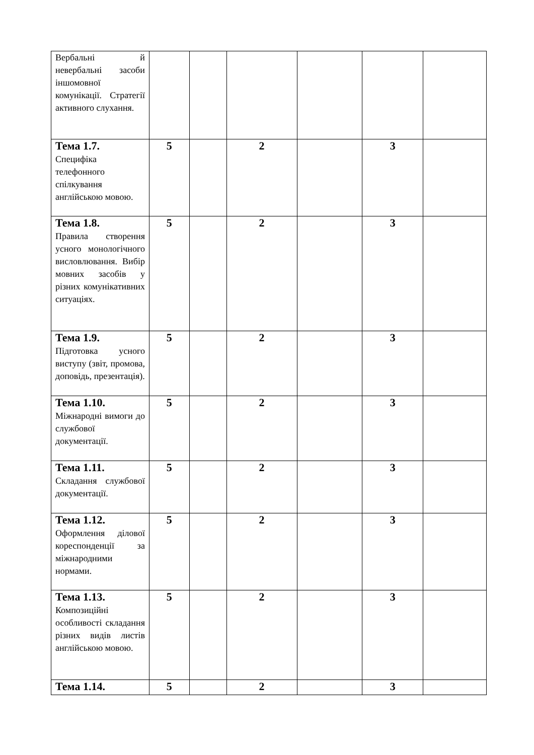| Вербальні й невербальні засоби іншомовної комунікації. Стратегії активного слухання. | | | | | | |
| Тема 1.7. Специфіка телефонного спілкування англійською мовою. | 5 | | 2 | | 3 | |
| Тема 1.8. Правила створення усного монологічного висловлювання. Вибір мовних засобів у різних комунікативних ситуаціях. | 5 | | 2 | | 3 | |
| Тема 1.9. Підготовка усного виступу (звіт, промова, доповідь, презентація). | 5 | | 2 | | 3 | |
| Тема 1.10. Міжнародні вимоги до службової документації. | 5 | | 2 | | 3 | |
| Тема 1.11. Складання службової документації. | 5 | | 2 | | 3 | |
| Тема 1.12. Оформлення ділової кореспонденції за міжнародними нормами. | 5 | | 2 | | 3 | |
| Тема 1.13. Композиційні особливості складання різних видів листів англійською мовою. | 5 | | 2 | | 3 | |
| Тема 1.14. | 5 | | 2 | | 3 | |